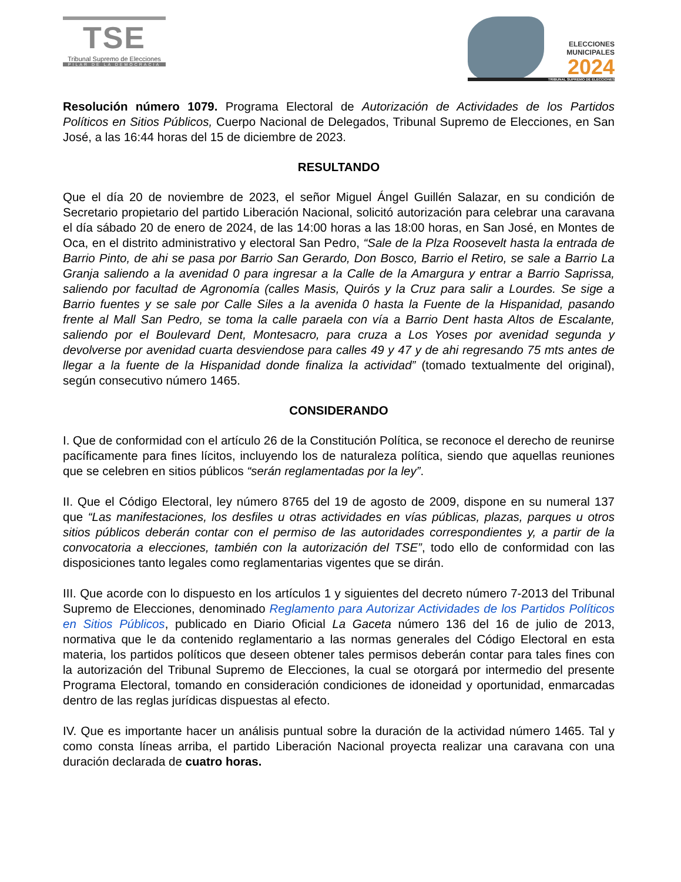TSE
Tribunal Supremo de Elecciones
PILAR DE LA DEMOCRACIA
ELECCIONES
MUNICIPALES
2024
TRIBUNAL SUPREMO DE ELECCIONES
Resolución número 1079. Programa Electoral de Autorización de Actividades de los Partidos Políticos en Sitios Públicos, Cuerpo Nacional de Delegados, Tribunal Supremo de Elecciones, en San José, a las 16:44 horas del 15 de diciembre de 2023.
RESULTANDO
Que el día 20 de noviembre de 2023, el señor Miguel Ángel Guillén Salazar, en su condición de Secretario propietario del partido Liberación Nacional, solicitó autorización para celebrar una caravana el día sábado 20 de enero de 2024, de las 14:00 horas a las 18:00 horas, en San José, en Montes de Oca, en el distrito administrativo y electoral San Pedro, “Sale de la Plza Roosevelt hasta la entrada de Barrio Pinto, de ahi se pasa por Barrio San Gerardo, Don Bosco, Barrio el Retiro, se sale a Barrio La Granja saliendo a la avenidad 0 para ingresar a la Calle de la Amargura y entrar a Barrio Saprissa, saliendo por facultad de Agronomía (calles Masis, Quirós y la Cruz para salir a Lourdes. Se sige a Barrio fuentes y se sale por Calle Siles a la avenida 0 hasta la Fuente de la Hispanidad, pasando frente al Mall San Pedro, se toma la calle paraela con vía a Barrio Dent hasta Altos de Escalante, saliendo por el Boulevard Dent, Montesacro, para cruza a Los Yoses por avenidad segunda y devolverse por avenidad cuarta desviendose para calles 49 y 47 y de ahi regresando 75 mts antes de llegar a la fuente de la Hispanidad donde finaliza la actividad” (tomado textualmente del original), según consecutivo número 1465.
CONSIDERANDO
I. Que de conformidad con el artículo 26 de la Constitución Política, se reconoce el derecho de reunirse pacíficamente para fines lícitos, incluyendo los de naturaleza política, siendo que aquellas reuniones que se celebren en sitios públicos “serán reglamentadas por la ley”.
II. Que el Código Electoral, ley número 8765 del 19 de agosto de 2009, dispone en su numeral 137 que “Las manifestaciones, los desfiles u otras actividades en vías públicas, plazas, parques u otros sitios públicos deberán contar con el permiso de las autoridades correspondientes y, a partir de la convocatoria a elecciones, también con la autorización del TSE”, todo ello de conformidad con las disposiciones tanto legales como reglamentarias vigentes que se dirán.
III. Que acorde con lo dispuesto en los artículos 1 y siguientes del decreto número 7-2013 del Tribunal Supremo de Elecciones, denominado Reglamento para Autorizar Actividades de los Partidos Políticos en Sitios Públicos, publicado en Diario Oficial La Gaceta número 136 del 16 de julio de 2013, normativa que le da contenido reglamentario a las normas generales del Código Electoral en esta materia, los partidos políticos que deseen obtener tales permisos deberán contar para tales fines con la autorización del Tribunal Supremo de Elecciones, la cual se otorgará por intermedio del presente Programa Electoral, tomando en consideración condiciones de idoneidad y oportunidad, enmarcadas dentro de las reglas jurídicas dispuestas al efecto.
IV. Que es importante hacer un análisis puntual sobre la duración de la actividad número 1465. Tal y como consta líneas arriba, el partido Liberación Nacional proyecta realizar una caravana con una duración declarada de cuatro horas.